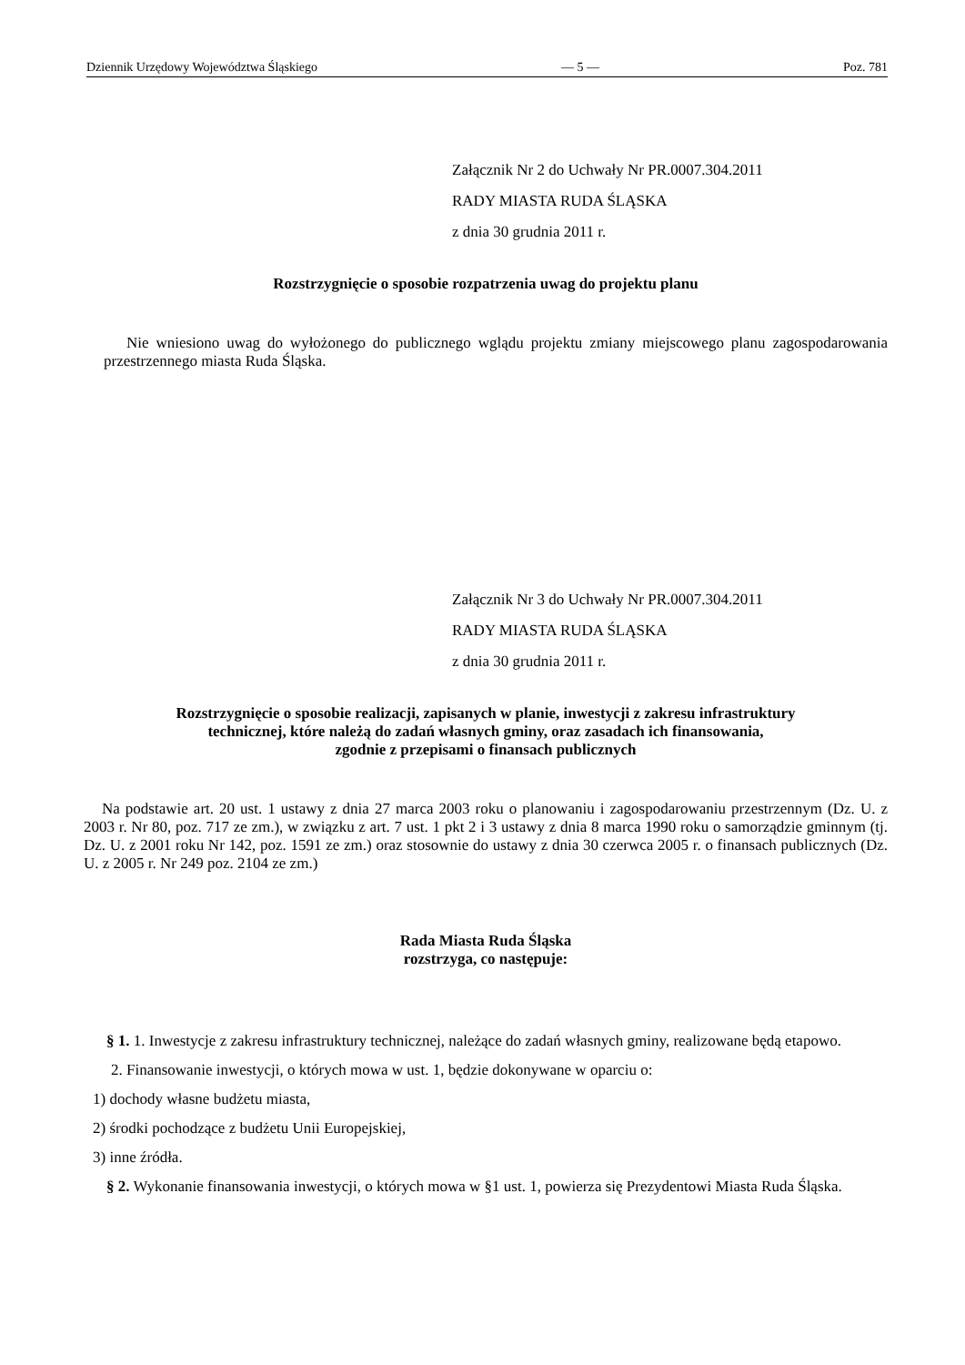Dziennik Urzędowy Województwa Śląskiego — 5 — Poz. 781
Załącznik Nr 2 do Uchwały Nr PR.0007.304.2011
RADY MIASTA RUDA ŚLĄSKA
z dnia 30 grudnia 2011 r.
Rozstrzygnięcie o sposobie rozpatrzenia uwag do projektu planu
Nie wniesiono uwag do wyłożonego do publicznego wglądu projektu zmiany miejscowego planu zagospodarowania przestrzennego miasta Ruda Śląska.
Załącznik Nr 3 do Uchwały Nr PR.0007.304.2011
RADY MIASTA RUDA ŚLĄSKA
z dnia 30 grudnia 2011 r.
Rozstrzygnięcie o sposobie realizacji, zapisanych w planie, inwestycji z zakresu infrastruktury
technicznej, które należą do zadań własnych gminy, oraz zasadach ich finansowania,
zgodnie z przepisami o finansach publicznych
Na podstawie art. 20 ust. 1 ustawy z dnia 27 marca 2003 roku o planowaniu i zagospodarowaniu przestrzennym (Dz. U. z 2003 r. Nr 80, poz. 717 ze zm.), w związku z art. 7 ust. 1 pkt 2 i 3 ustawy z dnia 8 marca 1990 roku o samorządzie gminnym (tj. Dz. U. z 2001 roku Nr 142, poz. 1591 ze zm.) oraz stosownie do ustawy z dnia 30 czerwca 2005 r. o finansach publicznych (Dz. U. z 2005 r. Nr 249 poz. 2104 ze zm.)
Rada Miasta Ruda Śląska
rozstrzyga, co następuje:
§ 1. 1. Inwestycje z zakresu infrastruktury technicznej, należące do zadań własnych gminy, realizowane będą etapowo.
2. Finansowanie inwestycji, o których mowa w ust. 1, będzie dokonywane w oparciu o:
1) dochody własne budżetu miasta,
2) środki pochodzące z budżetu Unii Europejskiej,
3) inne źródła.
§ 2. Wykonanie finansowania inwestycji, o których mowa w §1 ust. 1, powierza się Prezydentowi Miasta Ruda Śląska.